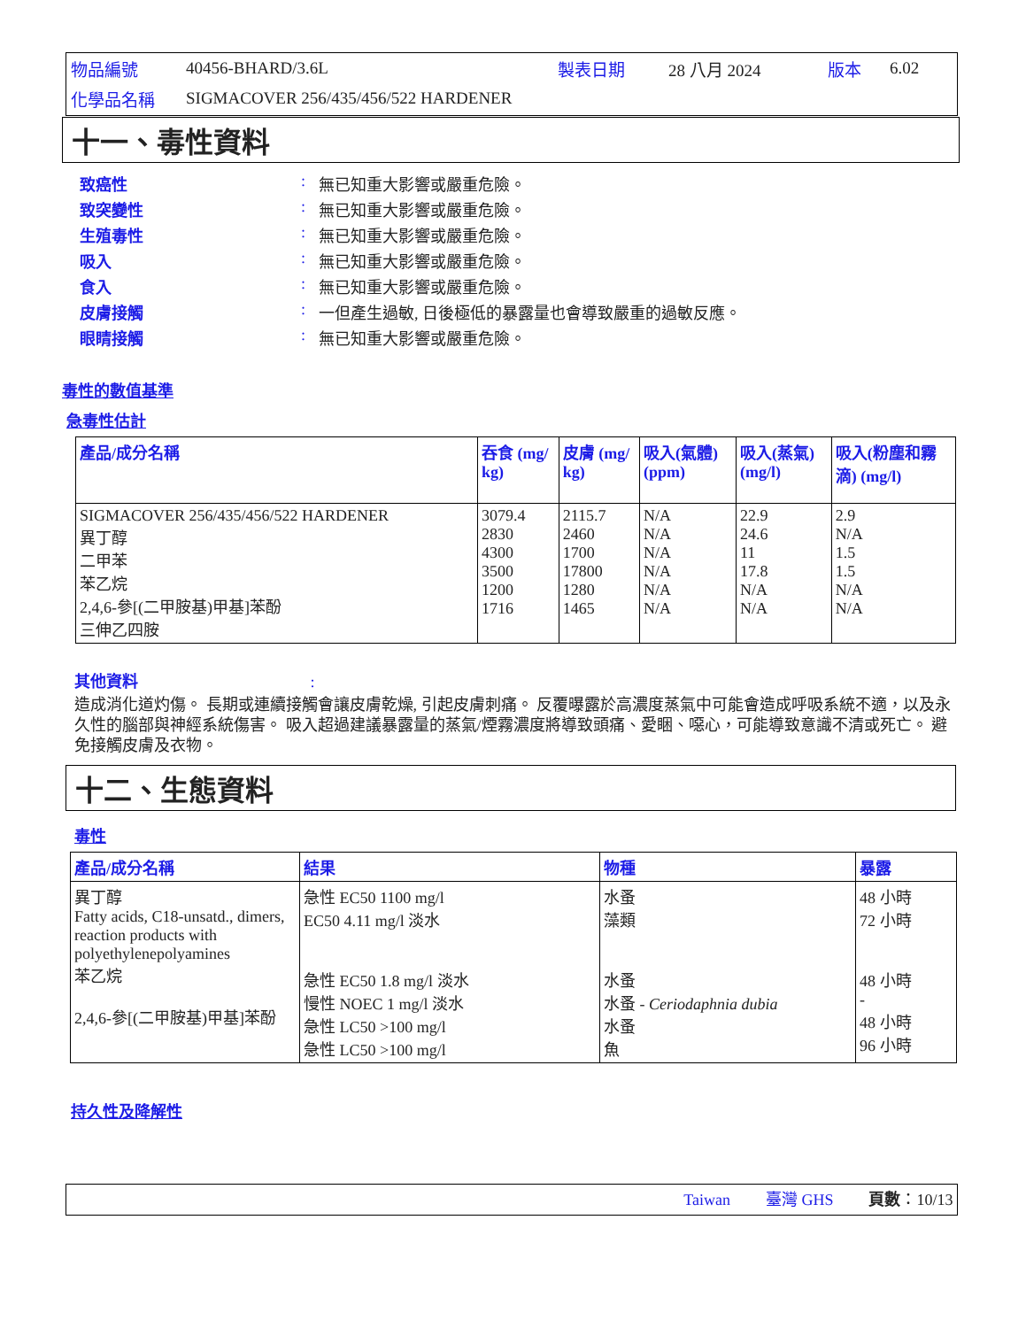| 物品編號 | 40456-BHARD/3.6L | 製表日期 | 28 八月 2024 | 版本 | 6.02 |
| 化學品名稱 | SIGMACOVER 256/435/456/522 HARDENER | | | | |
十一、毒性資料
致癌性: 無已知重大影響或嚴重危險。
致突變性: 無已知重大影響或嚴重危險。
生殖毒性: 無已知重大影響或嚴重危險。
吸入: 無已知重大影響或嚴重危險。
食入: 無已知重大影響或嚴重危險。
皮膚接觸: 一但產生過敏, 日後極低的暴露量也會導致嚴重的過敏反應。
眼睛接觸: 無已知重大影響或嚴重危險。
毒性的數值基準
急毒性估計
| 產品/成分名稱 | 吞食 (mg/ kg) | 皮膚 (mg/ kg) | 吸入(氣體) (ppm) | 吸入(蒸氣) (mg/l) | 吸入(粉塵和霧滴) (mg/l) |
| --- | --- | --- | --- | --- | --- |
| SIGMACOVER 256/435/456/522 HARDENER 異丁醇 二甲苯 苯乙烷 2,4,6-參[(二甲胺基)甲基]苯酚 三伸乙四胺 | 3079.4 2830 4300 3500 1200 1716 | 2115.7 2460 1700 17800 1280 1465 | N/A N/A N/A N/A N/A N/A | 22.9 24.6 11 17.8 N/A N/A | 2.9 N/A 1.5 1.5 N/A N/A |
其他資料 :
造成消化道灼傷。 長期或連續接觸會讓皮膚乾燥, 引起皮膚刺痛。 反覆曝露於高濃度蒸氣中可能會造成呼吸系統不適，以及永久性的腦部與神經系統傷害。 吸入超過建議暴露量的蒸氣/煙霧濃度將導致頭痛、愛睏、噁心，可能導致意識不清或死亡。 避免接觸皮膚及衣物。
十二、生態資料
毒性
| 產品/成分名稱 | 結果 | 物種 | 暴露 |
| --- | --- | --- | --- |
| 異丁醇 Fatty acids, C18-unsatd., dimers, reaction products with polyethylenepolyamines 苯乙烷 2,4,6-參[(二甲胺基)甲基]苯酚 | 急性 EC50 1100 mg/l EC50 4.11 mg/l 淡水 急性 EC50 1.8 mg/l 淡水 慢性 NOEC 1 mg/l 淡水 急性 LC50 >100 mg/l 急性 LC50 >100 mg/l | 水蚤 藻類 水蚤 水蚤 - Ceriodaphnia dubia 水蚤 魚 | 48 小時 72 小時 48 小時 - 48 小時 96 小時 |
持久性及降解性
Taiwan 臺灣 GHS 頁數：10/13